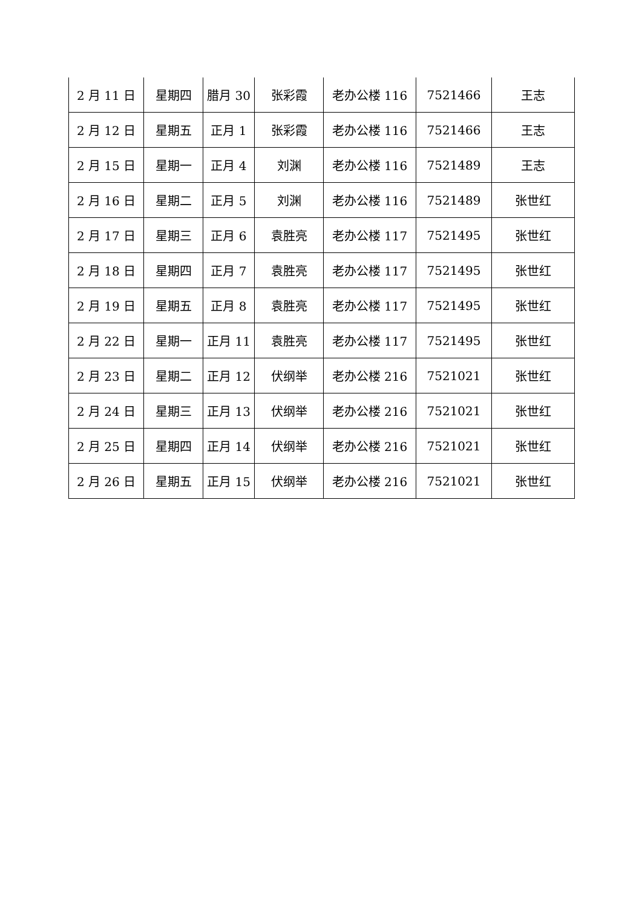| 2 月 11 日 | 星期四 | 腊月 30 | 张彩霞 | 老办公楼 116 | 7521466 | 王志 |
| 2 月 12 日 | 星期五 | 正月 1 | 张彩霞 | 老办公楼 116 | 7521466 | 王志 |
| 2 月 15 日 | 星期一 | 正月 4 | 刘渊 | 老办公楼 116 | 7521489 | 王志 |
| 2 月 16 日 | 星期二 | 正月 5 | 刘渊 | 老办公楼 116 | 7521489 | 张世红 |
| 2 月 17 日 | 星期三 | 正月 6 | 袁胜亮 | 老办公楼 117 | 7521495 | 张世红 |
| 2 月 18 日 | 星期四 | 正月 7 | 袁胜亮 | 老办公楼 117 | 7521495 | 张世红 |
| 2 月 19 日 | 星期五 | 正月 8 | 袁胜亮 | 老办公楼 117 | 7521495 | 张世红 |
| 2 月 22 日 | 星期一 | 正月 11 | 袁胜亮 | 老办公楼 117 | 7521495 | 张世红 |
| 2 月 23 日 | 星期二 | 正月 12 | 伏纲举 | 老办公楼 216 | 7521021 | 张世红 |
| 2 月 24 日 | 星期三 | 正月 13 | 伏纲举 | 老办公楼 216 | 7521021 | 张世红 |
| 2 月 25 日 | 星期四 | 正月 14 | 伏纲举 | 老办公楼 216 | 7521021 | 张世红 |
| 2 月 26 日 | 星期五 | 正月 15 | 伏纲举 | 老办公楼 216 | 7521021 | 张世红 |